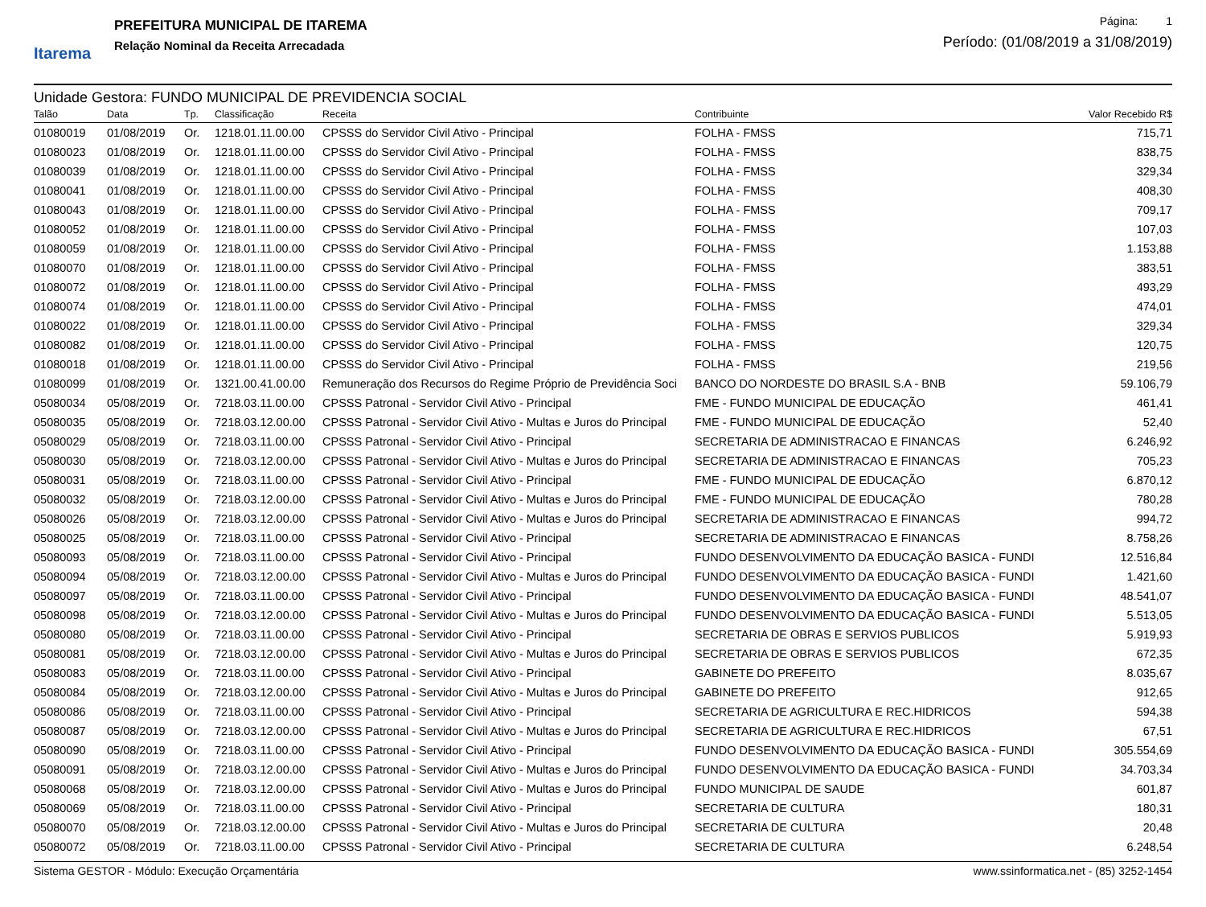Itarema
PREFEITURA MUNICIPAL DE ITAREMA
Relação Nominal da Receita Arrecadada
Página: 1
Período: (01/08/2019 a 31/08/2019)
Unidade Gestora: FUNDO MUNICIPAL DE PREVIDENCIA SOCIAL
| Talão | Data | Tp. | Classificação | Receita | Contribuinte | Valor Recebido R$ |
| --- | --- | --- | --- | --- | --- | --- |
| 01080019 | 01/08/2019 | Or. | 1218.01.11.00.00 | CPSSS do Servidor Civil Ativo - Principal | FOLHA - FMSS | 715,71 |
| 01080023 | 01/08/2019 | Or. | 1218.01.11.00.00 | CPSSS do Servidor Civil Ativo - Principal | FOLHA - FMSS | 838,75 |
| 01080039 | 01/08/2019 | Or. | 1218.01.11.00.00 | CPSSS do Servidor Civil Ativo - Principal | FOLHA - FMSS | 329,34 |
| 01080041 | 01/08/2019 | Or. | 1218.01.11.00.00 | CPSSS do Servidor Civil Ativo - Principal | FOLHA - FMSS | 408,30 |
| 01080043 | 01/08/2019 | Or. | 1218.01.11.00.00 | CPSSS do Servidor Civil Ativo - Principal | FOLHA - FMSS | 709,17 |
| 01080052 | 01/08/2019 | Or. | 1218.01.11.00.00 | CPSSS do Servidor Civil Ativo - Principal | FOLHA - FMSS | 107,03 |
| 01080059 | 01/08/2019 | Or. | 1218.01.11.00.00 | CPSSS do Servidor Civil Ativo - Principal | FOLHA - FMSS | 1.153,88 |
| 01080070 | 01/08/2019 | Or. | 1218.01.11.00.00 | CPSSS do Servidor Civil Ativo - Principal | FOLHA - FMSS | 383,51 |
| 01080072 | 01/08/2019 | Or. | 1218.01.11.00.00 | CPSSS do Servidor Civil Ativo - Principal | FOLHA - FMSS | 493,29 |
| 01080074 | 01/08/2019 | Or. | 1218.01.11.00.00 | CPSSS do Servidor Civil Ativo - Principal | FOLHA - FMSS | 474,01 |
| 01080022 | 01/08/2019 | Or. | 1218.01.11.00.00 | CPSSS do Servidor Civil Ativo - Principal | FOLHA - FMSS | 329,34 |
| 01080082 | 01/08/2019 | Or. | 1218.01.11.00.00 | CPSSS do Servidor Civil Ativo - Principal | FOLHA - FMSS | 120,75 |
| 01080018 | 01/08/2019 | Or. | 1218.01.11.00.00 | CPSSS do Servidor Civil Ativo - Principal | FOLHA - FMSS | 219,56 |
| 01080099 | 01/08/2019 | Or. | 1321.00.41.00.00 | Remuneração dos Recursos do Regime Próprio de Previdência Soci | BANCO DO NORDESTE DO BRASIL S.A - BNB | 59.106,79 |
| 05080034 | 05/08/2019 | Or. | 7218.03.11.00.00 | CPSSS Patronal - Servidor Civil Ativo - Principal | FME - FUNDO MUNICIPAL DE EDUCAÇÃO | 461,41 |
| 05080035 | 05/08/2019 | Or. | 7218.03.12.00.00 | CPSSS Patronal - Servidor Civil Ativo - Multas e Juros do Principal | FME - FUNDO MUNICIPAL DE EDUCAÇÃO | 52,40 |
| 05080029 | 05/08/2019 | Or. | 7218.03.11.00.00 | CPSSS Patronal - Servidor Civil Ativo - Principal | SECRETARIA DE ADMINISTRACAO E FINANCAS | 6.246,92 |
| 05080030 | 05/08/2019 | Or. | 7218.03.12.00.00 | CPSSS Patronal - Servidor Civil Ativo - Multas e Juros do Principal | SECRETARIA DE ADMINISTRACAO E FINANCAS | 705,23 |
| 05080031 | 05/08/2019 | Or. | 7218.03.11.00.00 | CPSSS Patronal - Servidor Civil Ativo - Principal | FME - FUNDO MUNICIPAL DE EDUCAÇÃO | 6.870,12 |
| 05080032 | 05/08/2019 | Or. | 7218.03.12.00.00 | CPSSS Patronal - Servidor Civil Ativo - Multas e Juros do Principal | FME - FUNDO MUNICIPAL DE EDUCAÇÃO | 780,28 |
| 05080026 | 05/08/2019 | Or. | 7218.03.12.00.00 | CPSSS Patronal - Servidor Civil Ativo - Multas e Juros do Principal | SECRETARIA DE ADMINISTRACAO E FINANCAS | 994,72 |
| 05080025 | 05/08/2019 | Or. | 7218.03.11.00.00 | CPSSS Patronal - Servidor Civil Ativo - Principal | SECRETARIA DE ADMINISTRACAO E FINANCAS | 8.758,26 |
| 05080093 | 05/08/2019 | Or. | 7218.03.11.00.00 | CPSSS Patronal - Servidor Civil Ativo - Principal | FUNDO DESENVOLVIMENTO DA EDUCAÇÃO BASICA - FUNDI | 12.516,84 |
| 05080094 | 05/08/2019 | Or. | 7218.03.12.00.00 | CPSSS Patronal - Servidor Civil Ativo - Multas e Juros do Principal | FUNDO DESENVOLVIMENTO DA EDUCAÇÃO BASICA - FUNDI | 1.421,60 |
| 05080097 | 05/08/2019 | Or. | 7218.03.11.00.00 | CPSSS Patronal - Servidor Civil Ativo - Principal | FUNDO DESENVOLVIMENTO DA EDUCAÇÃO BASICA - FUNDI | 48.541,07 |
| 05080098 | 05/08/2019 | Or. | 7218.03.12.00.00 | CPSSS Patronal - Servidor Civil Ativo - Multas e Juros do Principal | FUNDO DESENVOLVIMENTO DA EDUCAÇÃO BASICA - FUNDI | 5.513,05 |
| 05080080 | 05/08/2019 | Or. | 7218.03.11.00.00 | CPSSS Patronal - Servidor Civil Ativo - Principal | SECRETARIA DE OBRAS E SERVIOS PUBLICOS | 5.919,93 |
| 05080081 | 05/08/2019 | Or. | 7218.03.12.00.00 | CPSSS Patronal - Servidor Civil Ativo - Multas e Juros do Principal | SECRETARIA DE OBRAS E SERVIOS PUBLICOS | 672,35 |
| 05080083 | 05/08/2019 | Or. | 7218.03.11.00.00 | CPSSS Patronal - Servidor Civil Ativo - Principal | GABINETE DO PREFEITO | 8.035,67 |
| 05080084 | 05/08/2019 | Or. | 7218.03.12.00.00 | CPSSS Patronal - Servidor Civil Ativo - Multas e Juros do Principal | GABINETE DO PREFEITO | 912,65 |
| 05080086 | 05/08/2019 | Or. | 7218.03.11.00.00 | CPSSS Patronal - Servidor Civil Ativo - Principal | SECRETARIA DE AGRICULTURA E REC.HIDRICOS | 594,38 |
| 05080087 | 05/08/2019 | Or. | 7218.03.12.00.00 | CPSSS Patronal - Servidor Civil Ativo - Multas e Juros do Principal | SECRETARIA DE AGRICULTURA E REC.HIDRICOS | 67,51 |
| 05080090 | 05/08/2019 | Or. | 7218.03.11.00.00 | CPSSS Patronal - Servidor Civil Ativo - Principal | FUNDO DESENVOLVIMENTO DA EDUCAÇÃO BASICA - FUNDI | 305.554,69 |
| 05080091 | 05/08/2019 | Or. | 7218.03.12.00.00 | CPSSS Patronal - Servidor Civil Ativo - Multas e Juros do Principal | FUNDO DESENVOLVIMENTO DA EDUCAÇÃO BASICA - FUNDI | 34.703,34 |
| 05080068 | 05/08/2019 | Or. | 7218.03.12.00.00 | CPSSS Patronal - Servidor Civil Ativo - Multas e Juros do Principal | FUNDO MUNICIPAL DE SAUDE | 601,87 |
| 05080069 | 05/08/2019 | Or. | 7218.03.11.00.00 | CPSSS Patronal - Servidor Civil Ativo - Principal | SECRETARIA DE CULTURA | 180,31 |
| 05080070 | 05/08/2019 | Or. | 7218.03.12.00.00 | CPSSS Patronal - Servidor Civil Ativo - Multas e Juros do Principal | SECRETARIA DE CULTURA | 20,48 |
| 05080072 | 05/08/2019 | Or. | 7218.03.11.00.00 | CPSSS Patronal - Servidor Civil Ativo - Principal | SECRETARIA DE CULTURA | 6.248,54 |
Sistema GESTOR - Módulo: Execução Orçamentária www.ssinformatica.net - (85) 3252-1454